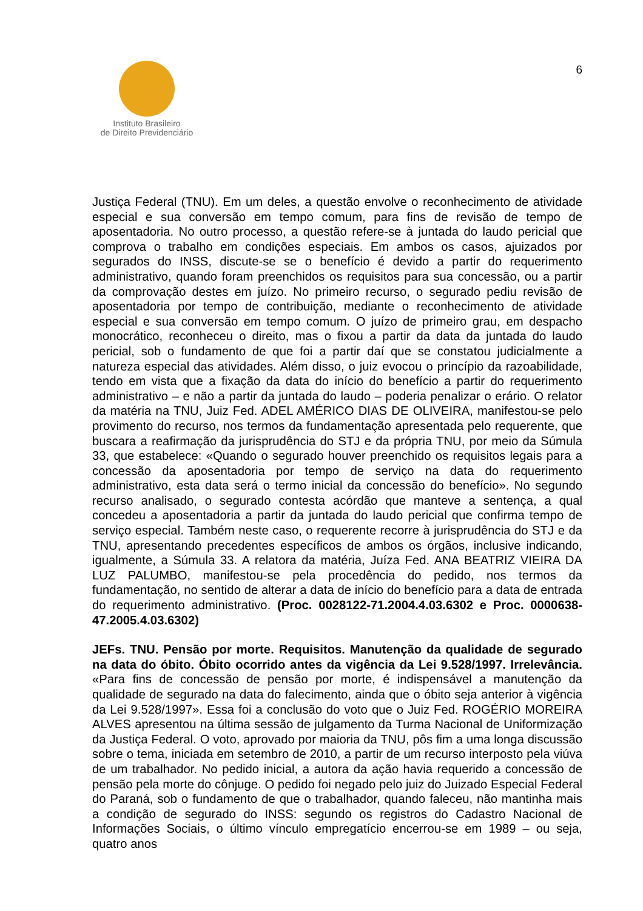Instituto Brasileiro
de Direito Previdenciário
6
Justiça Federal (TNU). Em um deles, a questão envolve o reconhecimento de atividade especial e sua conversão em tempo comum, para fins de revisão de tempo de aposentadoria. No outro processo, a questão refere-se à juntada do laudo pericial que comprova o trabalho em condições especiais. Em ambos os casos, ajuizados por segurados do INSS, discute-se se o benefício é devido a partir do requerimento administrativo, quando foram preenchidos os requisitos para sua concessão, ou a partir da comprovação destes em juízo. No primeiro recurso, o segurado pediu revisão de aposentadoria por tempo de contribuição, mediante o reconhecimento de atividade especial e sua conversão em tempo comum. O juízo de primeiro grau, em despacho monocrático, reconheceu o direito, mas o fixou a partir da data da juntada do laudo pericial, sob o fundamento de que foi a partir daí que se constatou judicialmente a natureza especial das atividades. Além disso, o juiz evocou o princípio da razoabilidade, tendo em vista que a fixação da data do início do benefício a partir do requerimento administrativo – e não a partir da juntada do laudo – poderia penalizar o erário. O relator da matéria na TNU, Juiz Fed. ADEL AMÉRICO DIAS DE OLIVEIRA, manifestou-se pelo provimento do recurso, nos termos da fundamentação apresentada pelo requerente, que buscara a reafirmação da jurisprudência do STJ e da própria TNU, por meio da Súmula 33, que estabelece: «Quando o segurado houver preenchido os requisitos legais para a concessão da aposentadoria por tempo de serviço na data do requerimento administrativo, esta data será o termo inicial da concessão do benefício». No segundo recurso analisado, o segurado contesta acórdão que manteve a sentença, a qual concedeu a aposentadoria a partir da juntada do laudo pericial que confirma tempo de serviço especial. Também neste caso, o requerente recorre à jurisprudência do STJ e da TNU, apresentando precedentes específicos de ambos os órgãos, inclusive indicando, igualmente, a Súmula 33. A relatora da matéria, Juíza Fed. ANA BEATRIZ VIEIRA DA LUZ PALUMBO, manifestou-se pela procedência do pedido, nos termos da fundamentação, no sentido de alterar a data de início do benefício para a data de entrada do requerimento administrativo. (Proc. 0028122-71.2004.4.03.6302 e Proc. 0000638-47.2005.4.03.6302)
JEFs. TNU. Pensão por morte. Requisitos. Manutenção da qualidade de segurado na data do óbito. Óbito ocorrido antes da vigência da Lei 9.528/1997. Irrelevância. «Para fins de concessão de pensão por morte, é indispensável a manutenção da qualidade de segurado na data do falecimento, ainda que o óbito seja anterior à vigência da Lei 9.528/1997». Essa foi a conclusão do voto que o Juiz Fed. ROGÉRIO MOREIRA ALVES apresentou na última sessão de julgamento da Turma Nacional de Uniformização da Justiça Federal. O voto, aprovado por maioria da TNU, pôs fim a uma longa discussão sobre o tema, iniciada em setembro de 2010, a partir de um recurso interposto pela viúva de um trabalhador. No pedido inicial, a autora da ação havia requerido a concessão de pensão pela morte do cônjuge. O pedido foi negado pelo juiz do Juizado Especial Federal do Paraná, sob o fundamento de que o trabalhador, quando faleceu, não mantinha mais a condição de segurado do INSS: segundo os registros do Cadastro Nacional de Informações Sociais, o último vínculo empregatício encerrou-se em 1989 – ou seja, quatro anos